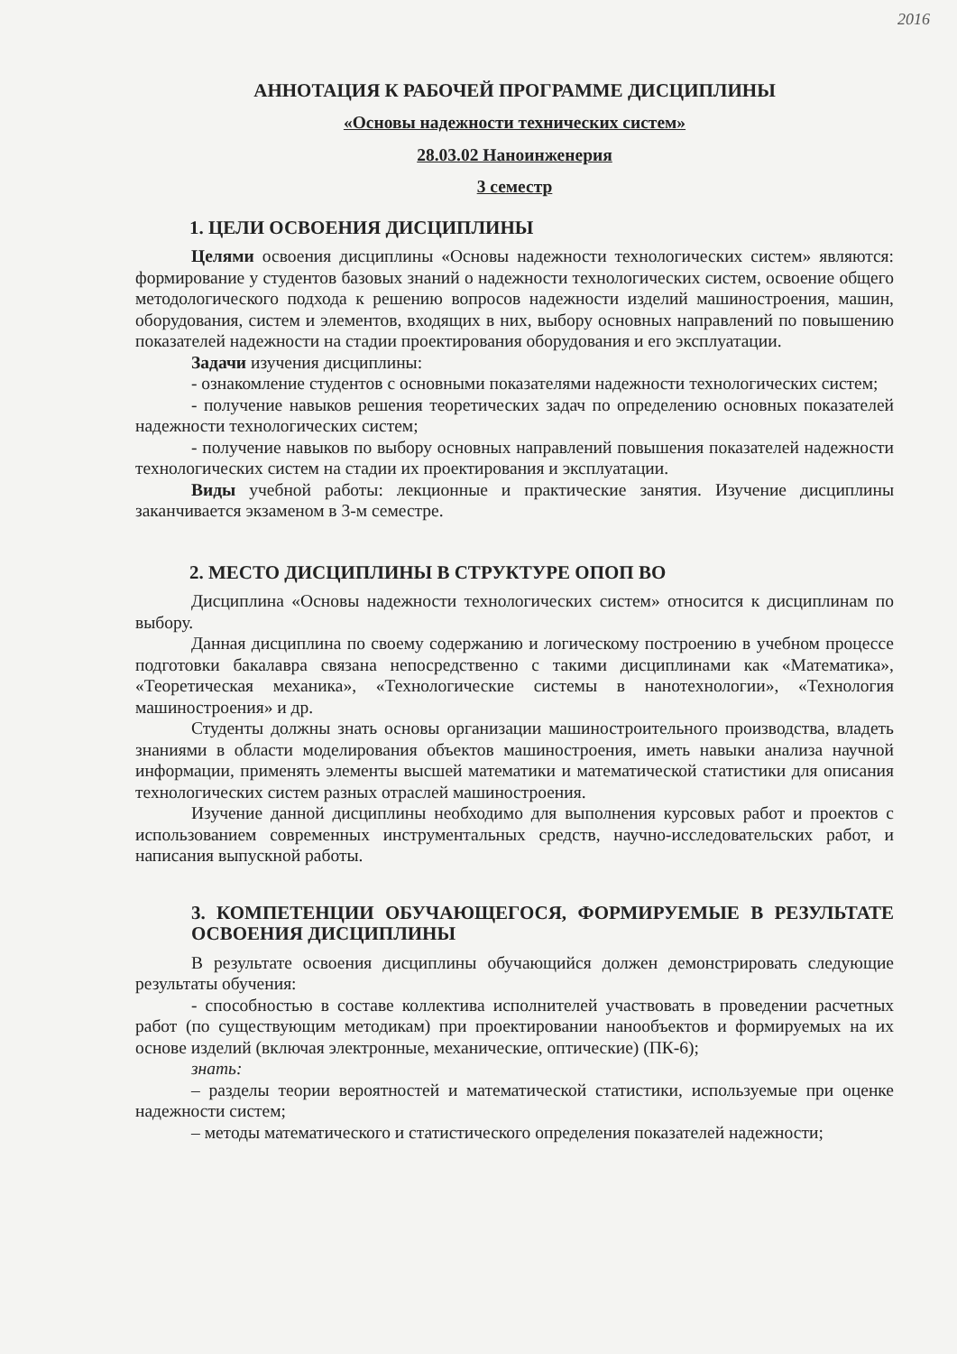2016
АННОТАЦИЯ К РАБОЧЕЙ ПРОГРАММЕ ДИСЦИПЛИНЫ
«Основы надежности технических систем»
28.03.02 Наноинженерия
3 семестр
1. ЦЕЛИ ОСВОЕНИЯ ДИСЦИПЛИНЫ
Целями освоения дисциплины «Основы надежности технологических систем» являются: формирование у студентов базовых знаний о надежности технологических систем, освоение общего методологического подхода к решению вопросов надежности изделий машиностроения, машин, оборудования, систем и элементов, входящих в них, выбору основных направлений по повышению показателей надежности на стадии проектирования оборудования и его эксплуатации.
Задачи изучения дисциплины:
- ознакомление студентов с основными показателями надежности технологических систем;
- получение навыков решения теоретических задач по определению основных показателей надежности технологических систем;
- получение навыков по выбору основных направлений повышения показателей надежности технологических систем на стадии их проектирования и эксплуатации.
Виды учебной работы: лекционные и практические занятия. Изучение дисциплины заканчивается экзаменом в 3-м семестре.
2. МЕСТО ДИСЦИПЛИНЫ В СТРУКТУРЕ ОПОП ВО
Дисциплина «Основы надежности технологических систем» относится к дисциплинам по выбору.
Данная дисциплина по своему содержанию и логическому построению в учебном процессе подготовки бакалавра связана непосредственно с такими дисциплинами как «Математика», «Теоретическая механика», «Технологические системы в нанотехнологии», «Технология машиностроения» и др.
Студенты должны знать основы организации машиностроительного производства, владеть знаниями в области моделирования объектов машиностроения, иметь навыки анализа научной информации, применять элементы высшей математики и математической статистики для описания технологических систем разных отраслей машиностроения.
Изучение данной дисциплины необходимо для выполнения курсовых работ и проектов с использованием современных инструментальных средств, научно-исследовательских работ, и написания выпускной работы.
3. КОМПЕТЕНЦИИ ОБУЧАЮЩЕГОСЯ, ФОРМИРУЕМЫЕ В РЕЗУЛЬТАТЕ ОСВОЕНИЯ ДИСЦИПЛИНЫ
В результате освоения дисциплины обучающийся должен демонстрировать следующие результаты обучения:
- способностью в составе коллектива исполнителей участвовать в проведении расчетных работ (по существующим методикам) при проектировании нанообъектов и формируемых на их основе изделий (включая электронные, механические, оптические) (ПК-6);
знать:
– разделы теории вероятностей и математической статистики, используемые при оценке надежности систем;
– методы математического и статистического определения показателей надежности;